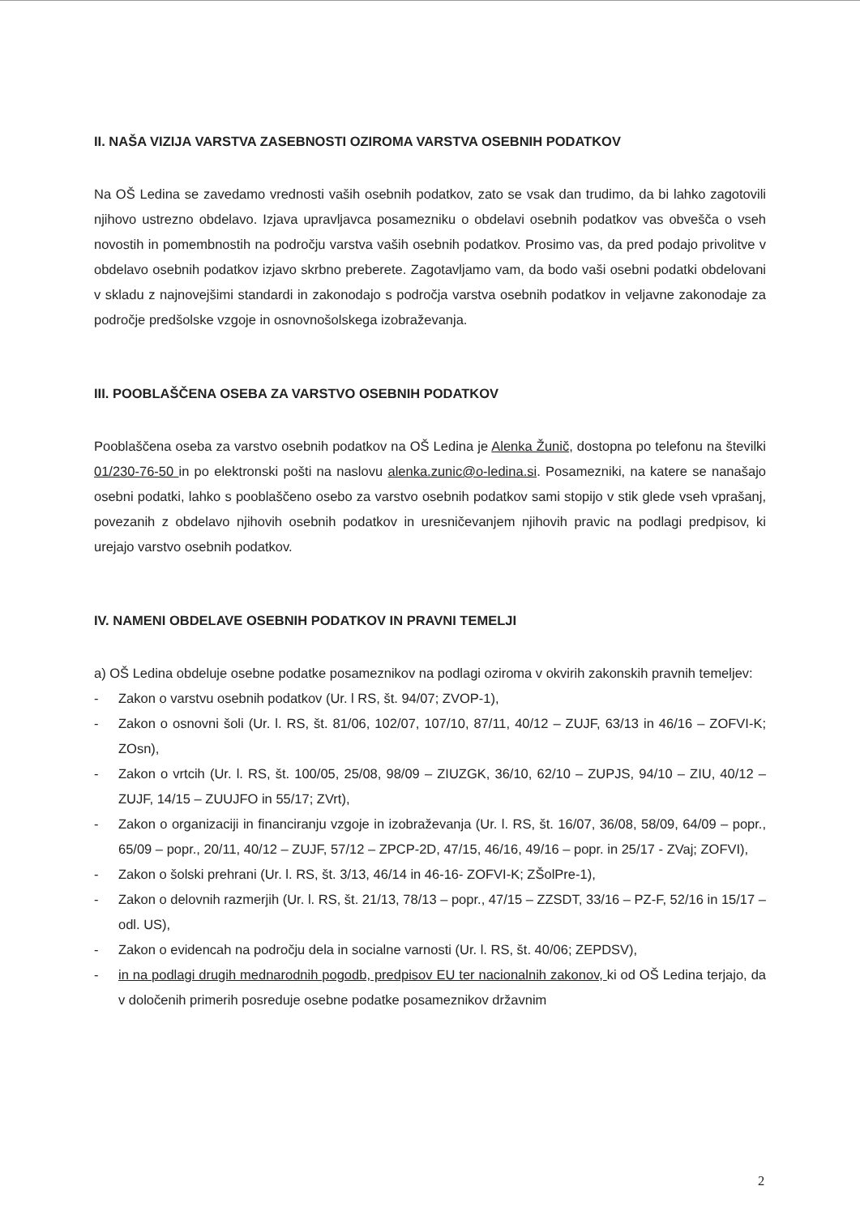II. NAŠA VIZIJA VARSTVA ZASEBNOSTI OZIROMA VARSTVA OSEBNIH PODATKOV
Na OŠ Ledina se zavedamo vrednosti vaših osebnih podatkov, zato se vsak dan trudimo, da bi lahko zagotovili njihovo ustrezno obdelavo. Izjava upravljavca posamezniku o obdelavi osebnih podatkov vas obvešča o vseh novostih in pomembnostih na področju varstva vaših osebnih podatkov. Prosimo vas, da pred podajo privolitve v obdelavo osebnih podatkov izjavo skrbno preberete. Zagotavljamo vam, da bodo vaši osebni podatki obdelovani v skladu z najnovejšimi standardi in zakonodajo s področja varstva osebnih podatkov in veljavne zakonodaje za področje predšolske vzgoje in osnovnošolskega izobraževanja.
III. POOBLAŠČENA OSEBA ZA VARSTVO OSEBNIH PODATKOV
Pooblaščena oseba za varstvo osebnih podatkov na OŠ Ledina je Alenka Žunič, dostopna po telefonu na številki 01/230-76-50 in po elektronski pošti na naslovu alenka.zunic@o-ledina.si. Posamezniki, na katere se nanašajo osebni podatki, lahko s pooblaščeno osebo za varstvo osebnih podatkov sami stopijo v stik glede vseh vprašanj, povezanih z obdelavo njihovih osebnih podatkov in uresničevanjem njihovih pravic na podlagi predpisov, ki urejajo varstvo osebnih podatkov.
IV. NAMENI OBDELAVE OSEBNIH PODATKOV IN PRAVNI TEMELJI
a) OŠ Ledina obdeluje osebne podatke posameznikov na podlagi oziroma v okvirih zakonskih pravnih temeljev:
- Zakon o varstvu osebnih podatkov (Ur. l RS, št. 94/07; ZVOP-1),
- Zakon o osnovni šoli (Ur. l. RS, št. 81/06, 102/07, 107/10, 87/11, 40/12 – ZUJF, 63/13 in 46/16 – ZOFVI-K; ZOsn),
- Zakon o vrtcih (Ur. l. RS, št. 100/05, 25/08, 98/09 – ZIUZGK, 36/10, 62/10 – ZUPJS, 94/10 – ZIU, 40/12 – ZUJF, 14/15 – ZUUJFO in 55/17; ZVrt),
- Zakon o organizaciji in financiranju vzgoje in izobraževanja (Ur. l. RS, št. 16/07, 36/08, 58/09, 64/09 – popr., 65/09 – popr., 20/11, 40/12 – ZUJF, 57/12 – ZPCP-2D, 47/15, 46/16, 49/16 – popr. in 25/17 - ZVaj; ZOFVI),
- Zakon o šolski prehrani (Ur. l. RS, št. 3/13, 46/14 in 46-16- ZOFVI-K; ZŠolPre-1),
- Zakon o delovnih razmerjih (Ur. l. RS, št. 21/13, 78/13 – popr., 47/15 – ZZSDT, 33/16 – PZ-F, 52/16 in 15/17 – odl. US),
- Zakon o evidencah na področju dela in socialne varnosti (Ur. l. RS, št. 40/06; ZEPDSV),
- in na podlagi drugih mednarodnih pogodb, predpisov EU ter nacionalnih zakonov, ki od OŠ Ledina terjajo, da v določenih primerih posreduje osebne podatke posameznikov državnim
2